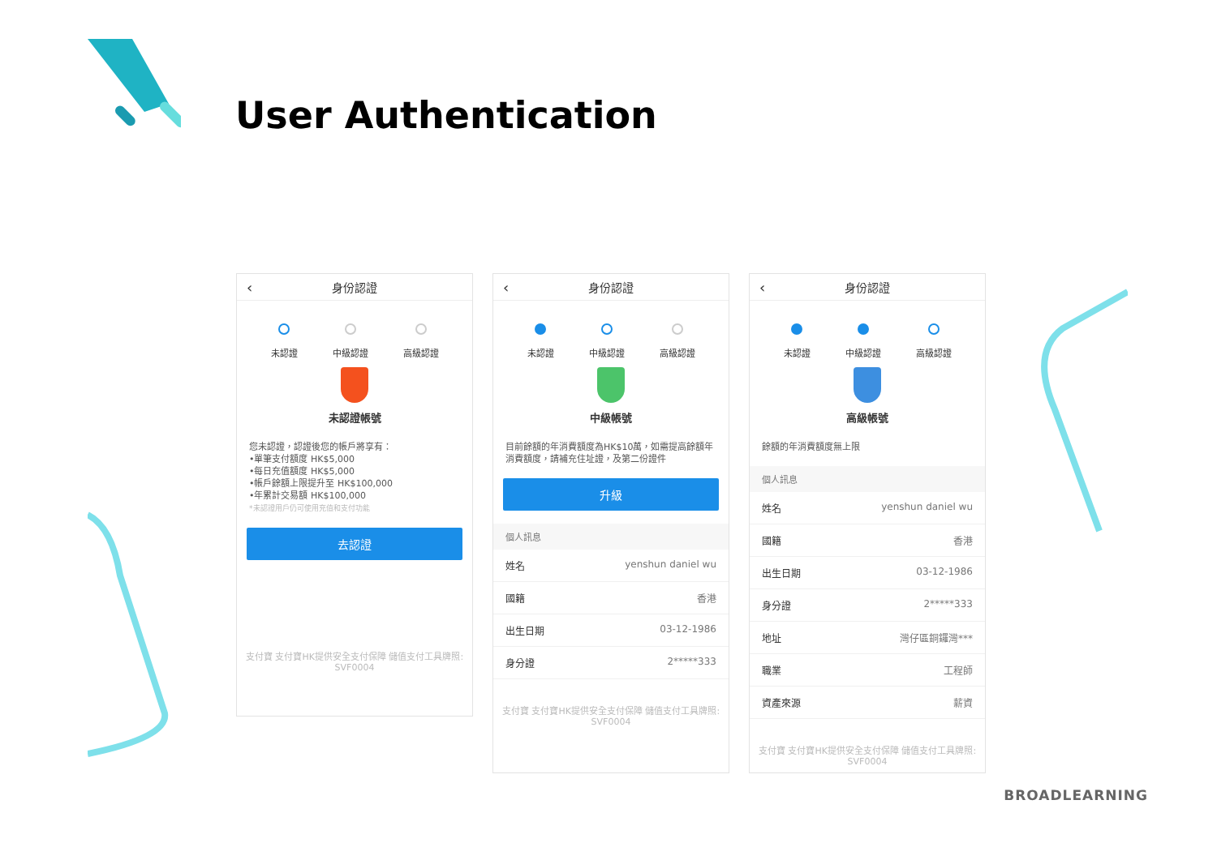User Authentication
‹ 身份認證
未認證 中級認證 高級認證
未認證帳號
您未認證，認證後您的帳戶將享有：
•單筆支付額度 HK$5,000
•每日充值額度 HK$5,000
•帳戶餘額上限提升至 HK$100,000
•年累計交易額 HK$100,000
*未認證用戶仍可使用充值和支付功能
去認證
支付寶 支付寶HK提供安全支付保障 儲值支付工具牌照: SVF0004
‹ 身份認證
未認證 中級認證 高級認證
中級帳號
目前餘額的年消費額度為HK$10萬，如需提高餘額年消費額度，請補充住址證，及第二份證件
升級
個人訊息
姓名 yenshun daniel wu
國籍 香港
出生日期 03-12-1986
身分證 2*****333
支付寶 支付寶HK提供安全支付保障 儲值支付工具牌照: SVF0004
‹ 身份認證
未認證 中級認證 高級認證
高級帳號
餘額的年消費額度無上限
個人訊息
姓名 yenshun daniel wu
國籍 香港
出生日期 03-12-1986
身分證 2*****333
地址 灣仔區銅鑼灣***
職業 工程師
資產來源 薪資
支付寶 支付寶HK提供安全支付保障 儲值支付工具牌照: SVF0004
BROADLEARNING